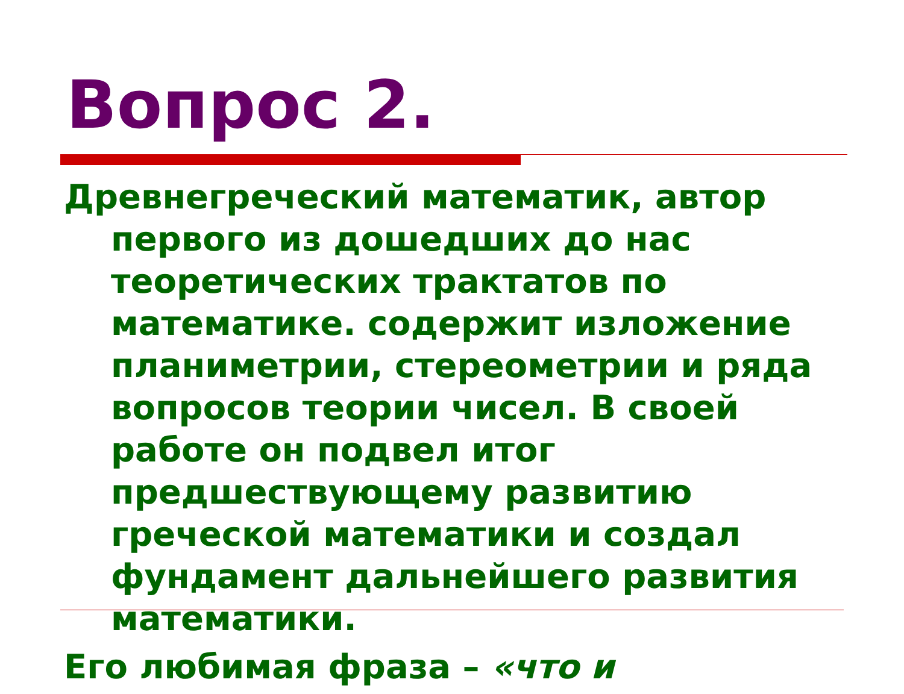Вопрос 2.
Древнегреческий математик, автор первого из дошедших до нас теоретических трактатов по математике. содержит изложение планиметрии, стереометрии и ряда вопросов теории чисел. В своей работе он подвел итог предшествующему развитию греческой математики и создал фундамент дальнейшего развития математики.
Его любимая фраза – «что и